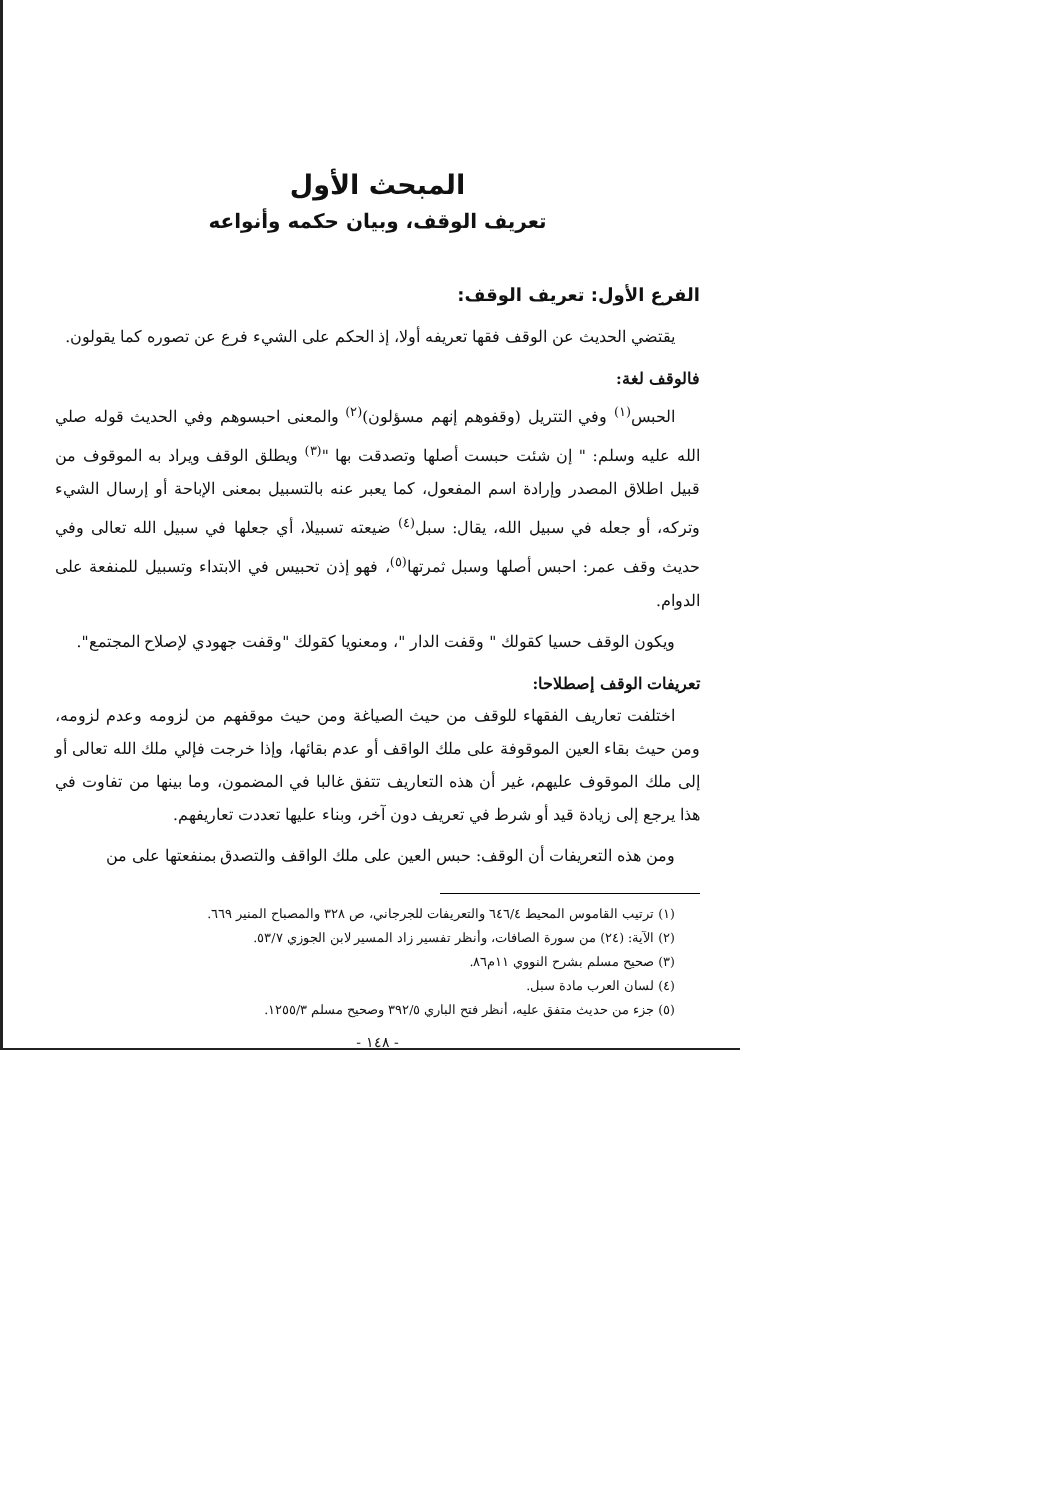المبحث الأول
تعريف الوقف، وبيان حكمه وأنواعه
الفرع الأول: تعريف الوقف:
يقتضي الحديث عن الوقف فقها تعريفه أولا، إذ الحكم على الشيء فرع عن تصوره كما يقولون.
فالوقف لغة:
الحبس<sup>(١)</sup> وفي التتريل (وقفوهم إنهم مسؤلون)<sup>(٢)</sup> والمعنى احبسوهم وفي الحديث قوله صلي الله عليه وسلم: " إن شئت حبست أصلها وتصدقت بها "<sup>(٣)</sup> ويطلق الوقف ويراد به الموقوف من قبيل اطلاق المصدر وإرادة اسم المفعول، كما يعبر عنه بالتسبيل بمعنى الإباحة أو إرسال الشيء وتركه، أو جعله في سبيل الله، يقال: سبل<sup>(٤)</sup> ضيعته تسبيلا، أي جعلها في سبيل الله تعالى وفي حديث وقف عمر: احبس أصلها وسبل ثمرتها<sup>(٥)</sup>، فهو إذن تحبيس في الابتداء وتسبيل للمنفعة على الدوام.
ويكون الوقف حسيا كقولك " وقفت الدار "، ومعنويا كقولك "وقفت جهودي لإصلاح المجتمع".
تعريفات الوقف إصطلاحا:
اختلفت تعاريف الفقهاء للوقف من حيث الصياغة ومن حيث موقفهم من لزومه وعدم لزومه، ومن حيث بقاء العين الموقوفة على ملك الواقف أو عدم بقائها، وإذا خرجت فإلي ملك الله تعالى أو إلى ملك الموقوف عليهم، غير أن هذه التعاريف تتفق غالبا في المضمون، وما بينها من تفاوت في هذا يرجع إلى زيادة قيد أو شرط في تعريف دون آخر، وبناء عليها تعددت تعاريفهم.
ومن هذه التعريفات أن الوقف: حبس العين على ملك الواقف والتصدق بمنفعتها على من
(١) ترتيب القاموس المحيط ٦٤٦/٤ والتعريفات للجرجاني، ص ٣٢٨ والمصباح المنير ٦٦٩.
(٢) الآية: (٢٤) من سورة الصافات، وأنظر تفسير زاد المسير لابن الجوزي ٥٣/٧.
(٣) صحيح مسلم بشرح النووي ١١م٨٦.
(٤) لسان العرب مادة سبل.
(٥) جزء من حديث متفق عليه، أنظر فتح الباري ٣٩٢/٥ وصحيح مسلم ١٢٥٥/٣.
- ١٤٨ -